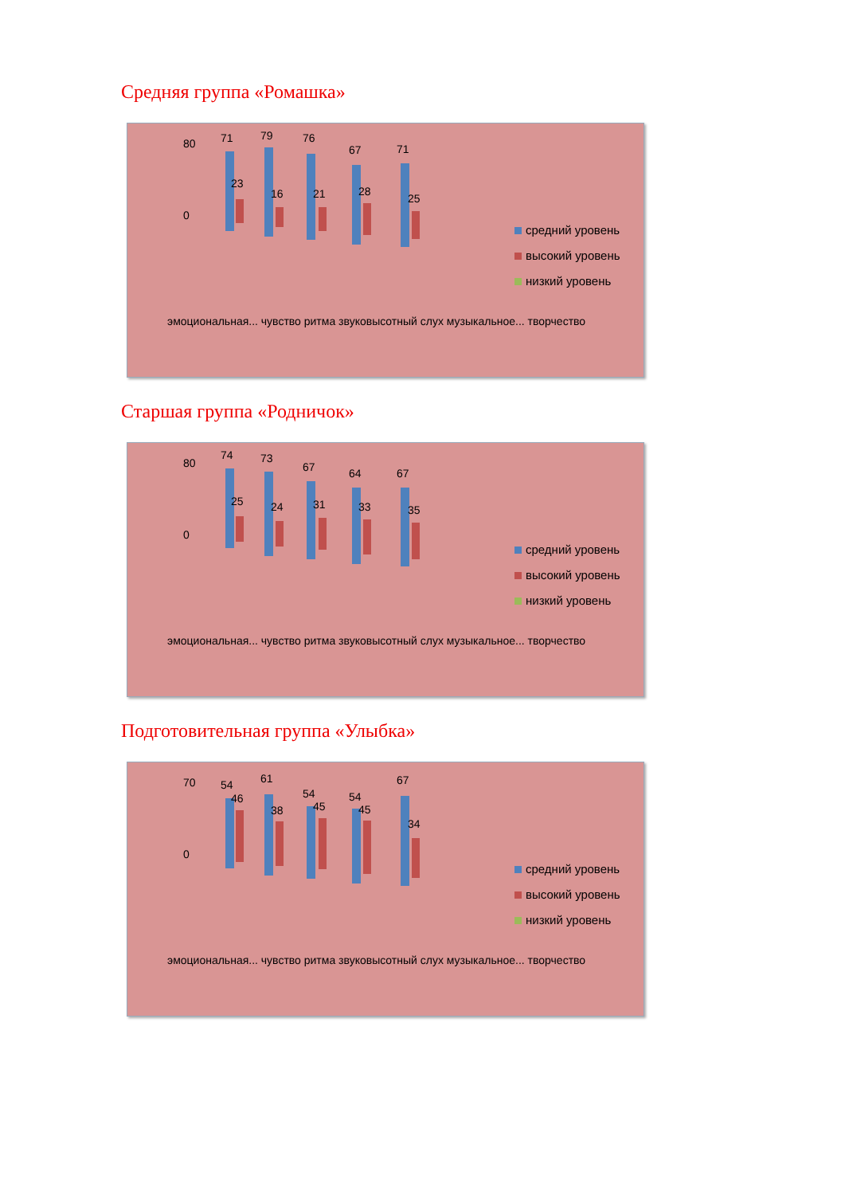Средняя группа «Ромашка»
80
0
71
79
76
67
71
23
16
21
28
25
средний уровень
высокий уровень
низкий уровень
эмоциональная... чувство ритма звуковысотный слух музыкальное... творчество
Старшая группа «Родничок»
80
0
74
73
67
64
67
25
24
31
33
35
средний уровень
высокий уровень
низкий уровень
эмоциональная... чувство ритма звуковысотный слух музыкальное... творчество
Подготовительная группа «Улыбка»
70
0
54
61
54
54
67
46
38
45
45
34
средний уровень
высокий уровень
низкий уровень
эмоциональная... чувство ритма звуковысотный слух музыкальное... творчество